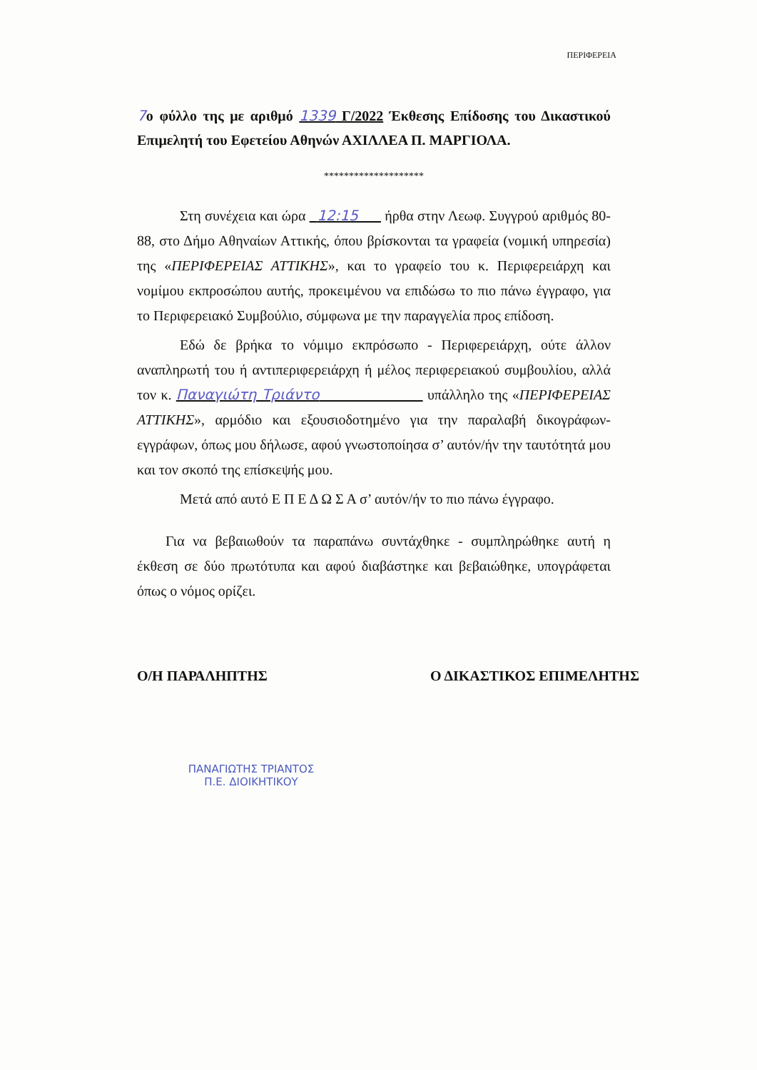ΠΕΡΙΦΕΡΕΙΑ
7ο φύλλο της με αριθμό 1339 Γ/2022 Έκθεσης Επίδοσης του Δικαστικού Επιμελητή του Εφετείου Αθηνών ΑΧΙΛΛΕΑ Π. ΜΑΡΓΙΟΛΑ.
********************
Στη συνέχεια και ώρα 12:15 ήρθα στην Λεωφ. Συγγρού αριθμός 80-88, στο Δήμο Αθηναίων Αττικής, όπου βρίσκονται τα γραφεία (νομική υπηρεσία) της «ΠΕΡΙΦΕΡΕΙΑΣ ΑΤΤΙΚΗΣ», και το γραφείο του κ. Περιφερειάρχη και νομίμου εκπροσώπου αυτής, προκειμένου να επιδώσω το πιο πάνω έγγραφο, για το Περιφερειακό Συμβούλιο, σύμφωνα με την παραγγελία προς επίδοση.
Εδώ δε βρήκα το νόμιμο εκπρόσωπο - Περιφερειάρχη, ούτε άλλον αναπληρωτή του ή αντιπεριφερειάρχη ή μέλος περιφερειακού συμβουλίου, αλλά τον κ. Παναγιώτη Τριάντο υπάλληλο της «ΠΕΡΙΦΕΡΕΙΑΣ ΑΤΤΙΚΗΣ», αρμόδιο και εξουσιοδοτημένο για την παραλαβή δικογράφων-εγγράφων, όπως μου δήλωσε, αφού γνωστοποίησα σ’ αυτόν/ήν την ταυτότητά μου και τον σκοπό της επίσκεψής μου.
Μετά από αυτό Ε Π Ε Δ Ω Σ Α σ’ αυτόν/ήν το πιο πάνω έγγραφο.
Για να βεβαιωθούν τα παραπάνω συντάχθηκε - συμπληρώθηκε αυτή η έκθεση σε δύο πρωτότυπα και αφού διαβάστηκε και βεβαιώθηκε, υπογράφεται όπως ο νόμος ορίζει.
Ο/Η ΠΑΡΑΛΗΠΤΗΣ Ο ΔΙΚΑΣΤΙΚΟΣ ΕΠΙΜΕΛΗΤΗΣ
ΠΑΝΑΓΙΩΤΗΣ ΤΡΙΑΝΤΟΣ
Π.Ε. ΔΙΟΙΚΗΤΙΚΟΥ